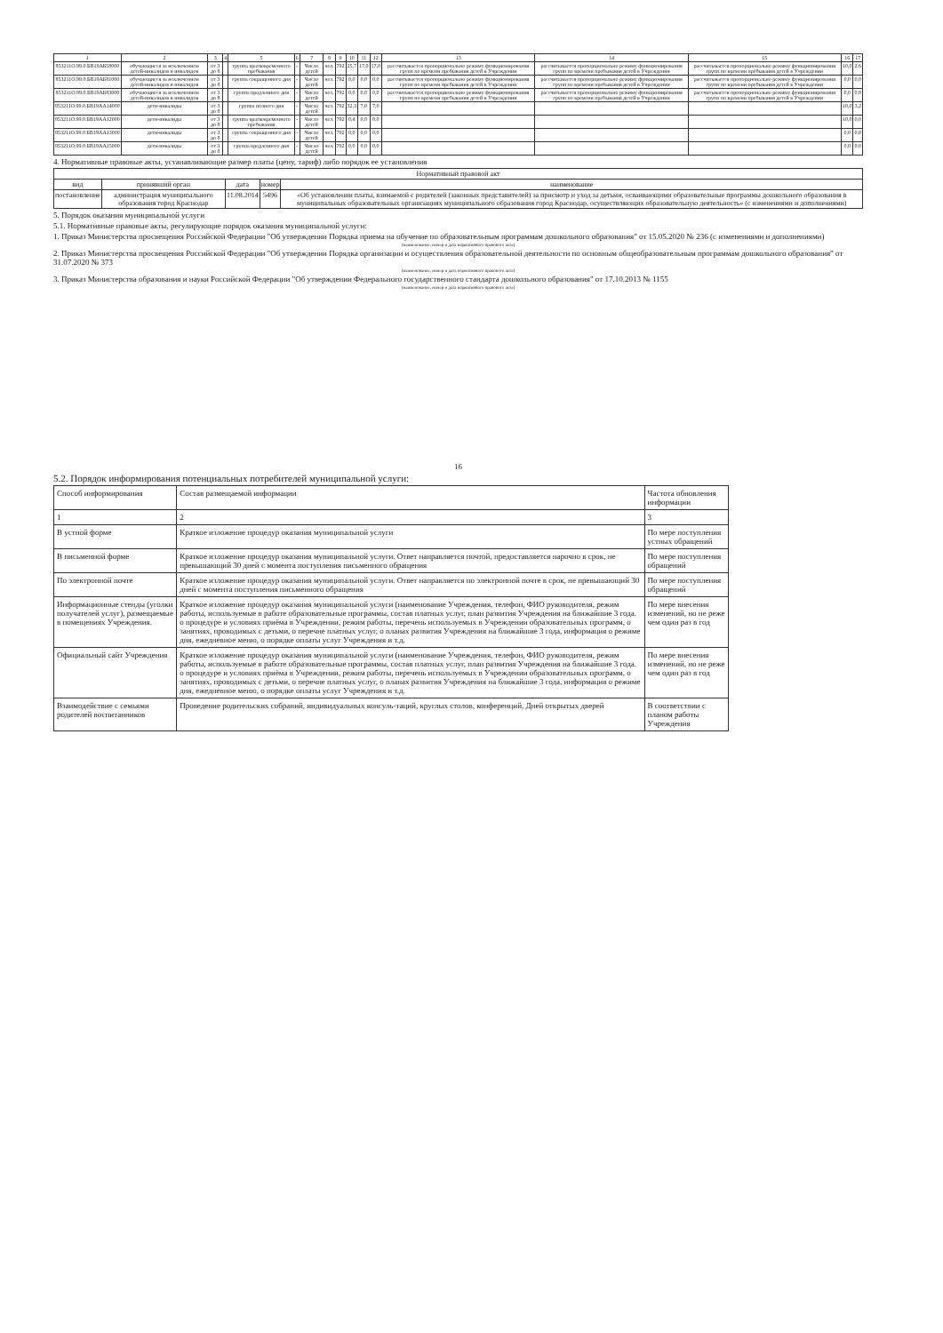| 1 | 2 | 3 | 4 | 5 | 6 | 7 | 8 | 9 | 10 | 11 | 12 | 13 | 14 | 15 | 16 | 17 |
| --- | --- | --- | --- | --- | --- | --- | --- | --- | --- | --- | --- | --- | --- | --- | --- | --- |
| 853211О.99.0.БВ19АБ58000 | обучающиеся за исключением детей-инвалидов и инвалидов | от 3 до 8 | | группа кратковременного пребывания | - | Число детей | чел. | 792 | 25,7 | 17,0 | 17,0 | рассчитывается пропорционально режиму функционирования групп по времени пребывания детей в Учреждении | рассчитывается пропорционально режиму функционирования групп по времени пребывания детей в Учреждении | рассчитывается пропорционально режиму функционирования групп по времени пребывания детей в Учреждении | 10,0 | 2,6 |
| 853211О.99.0.БВ19АБ81000 | обучающиеся за исключением детей-инвалидов и инвалидов | от 3 до 8 | | группа сокращенного дня | - | Число детей | чел. | 792 | 0,0 | 0,0 | 0,0 | рассчитывается пропорционально режиму функционирования групп по времени пребывания детей в Учреждении | рассчитывается пропорционально режиму функционирования групп по времени пребывания детей в Учреждении | рассчитывается пропорционально режиму функционирования групп по времени пребывания детей в Учреждении | 0,0 | 0,0 |
| 853211О.99.0.БВ19АБ83000 | обучающиеся за исключением детей-инвалидов и инвалидов | от 3 до 8 | | группа продленного дня | - | Число детей | чел. | 792 | 0,0 | 0,0 | 0,0 | рассчитывается пропорционально режиму функционирования групп по времени пребывания детей в Учреждении | рассчитывается пропорционально режиму функционирования групп по времени пребывания детей в Учреждении | рассчитывается пропорционально режиму функционирования групп по времени пребывания детей в Учреждении | 0,0 | 0,0 |
| 853211О.99.0.БВ19АА14000 | дети-инвалиды | от 3 до 8 | | группа полного дня | - | Число детей | чел. | 792 | 32,3 | 7,0 | 7,0 | | | | 10,0 | 3,2 |
| 853211О.99.0.БВ19АА12000 | дети-инвалиды | от 3 до 8 | | группа кратковременного пребывания | - | Число детей | чел. | 792 | 0,4 | 0,0 | 0,0 | | | | 10,0 | 0,0 |
| 853211О.99.0.БВ19АА13000 | дети-инвалиды | от 3 до 8 | | группа сокращенного дня | - | Число детей | чел. | 792 | 0,0 | 0,0 | 0,0 | | | | 0,0 | 0,0 |
| 853211О.99.0.БВ19АА15000 | дети-инвалиды | от 3 до 8 | | группа продленного дня | - | Число детей | чел. | 792 | 0,0 | 0,0 | 0,0 | | | | 0,0 | 0,0 |
4. Нормативные правовые акты, устанавливающие размер платы (цену, тариф) либо порядок ее установления
| Нормативный правовой акт | | | | |
| --- | --- | --- | --- | --- |
| вид | принявший орган | дата | номер | наименование |
| постановление | администрация муниципального образования город Краснодар | 11.08.2014 | 5496 | «Об установлении платы, взимаемой с родителей (законных представителей) за присмотр и уход за детьми, осваивающими образовательные программы дошкольного образования в муниципальных образовательных организациях муниципального образования город Краснодар, осуществляющих образовательную деятельность» (с изменениями и дополнениями) |
5. Порядок оказания муниципальной услуги
5.1. Нормативные правовые акты, регулирующие порядок оказания муниципальной услуги:
1. Приказ Министерства просвещения Российской Федерации "Об утверждении Порядка приема на обучение по образовательным программам дошкольного образования" от 15.05.2020 № 236 (с изменениями и дополнениями)
(наименование, номер и дата нормативного правового акта)
2. Приказ Министерства просвещения Российской Федерации "Об утверждении Порядка организации и осуществления образовательной деятельности по основным общеобразовательным программам дошкольного образования" от 31.07.2020 № 373
(наименование, номер и дата нормативного правового акта)
3. Приказ Министерства образования и науки Российской Федерации "Об утверждении Федерального государственного стандарта дошкольного образования" от 17.10.2013 № 1155
(наименование, номер и дата нормативного правового акта)
16
5.2. Порядок информирования потенциальных потребителей муниципальной услуги:
| Способ информирования | Состав размещаемой информации | Частота обновления информации |
| --- | --- | --- |
| 1 | 2 | 3 |
| В устной форме | Краткое изложение процедур оказания муниципальной услуги | По мере поступления устных обращений |
| В письменной форме | Краткое изложение процедур оказания муниципальной услуги. Ответ направляется почтой, предоставляется нарочно в срок, не превышающий 30 дней с момента поступления письменного обращения | По мере поступления обращений |
| По электронной почте | Краткое изложение процедур оказания муниципальной услуги. Ответ направляется по электронной почте в срок, не превышающий 30 дней с момента поступления письменного обращения | По мере поступления обращений |
| Информационные стенды (уголки получателей услуг), размещаемые в помещениях Учреждения. | Краткое изложение процедур оказания муниципальной услуги (наименование Учреждения, телефон, ФИО руководителя, режим работы, используемые в работе образовательные программы, состав платных услуг, план развития Учреждения на ближайшие 3 года. о процедуре и условиях приёма в Учреждении, режим работы, перечень используемых в Учреждении образовательных программ, о занятиях, проводимых с детьми, о перечне платных услуг, о планах развития Учреждения на ближайшие 3 года, информация о режиме дня, ежедневное меню, о порядке оплаты услуг Учреждения и т.д. | По мере внесения изменений, но не реже чем один раз в год |
| Официальный сайт Учреждения | Краткое изложение процедур оказания муниципальной услуги (наименование Учреждения, телефон, ФИО руководителя, режим работы, используемые в работе образовательные программы, состав платных услуг, план развития Учреждения на ближайшие 3 года. о процедуре и условиях приёма в Учреждении, режим работы, перечень используемых в Учреждении образовательных программ, о занятиях, проводимых с детьми, о перечне платных услуг, о планах развития Учреждения на ближайшие 3 года, информация о режиме дня, ежедневное меню, о порядке оплаты услуг Учреждения и т.д. | По мере внесения изменений, но не реже чем один раз в год |
| Взаимодействие с семьями родителей воспитанников | Проведение родительских собраний, индивидуальных консуль-таций, круглых столов, конференций, Дней открытых дверей | В соответствии с планом работы Учреждения |